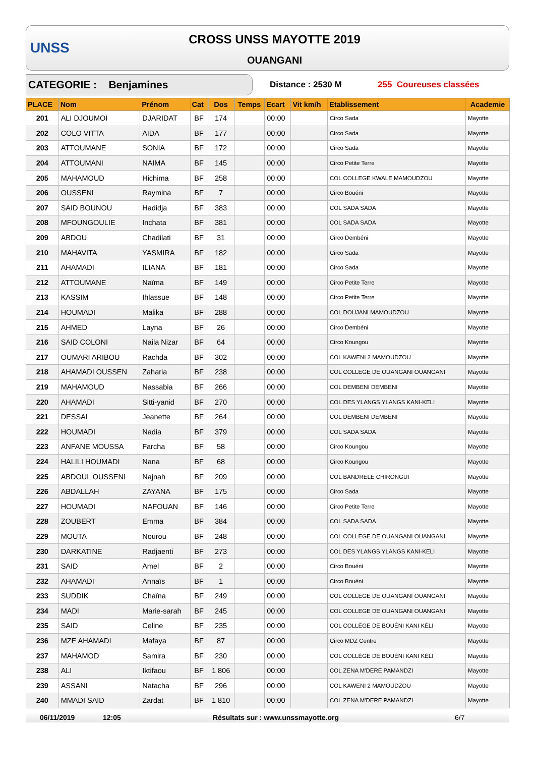UNSS
CROSS UNSS MAYOTTE 2019
OUANGANI
CATEGORIE : Benjamines
Distance : 2530 M 255 Coureuses classées
| PLACE | Nom | Prénom | Cat | Dos | Temps | Ecart | Vit km/h | Etablissement | Academie |
| --- | --- | --- | --- | --- | --- | --- | --- | --- | --- |
| 201 | ALI DJOUMOI | DJARIDAT | BF | 174 | | 00:00 | | Circo Sada | Mayotte |
| 202 | COLO VITTA | AIDA | BF | 177 | | 00:00 | | Circo Sada | Mayotte |
| 203 | ATTOUMANE | SONIA | BF | 172 | | 00:00 | | Circo Sada | Mayotte |
| 204 | ATTOUMANI | NAIMA | BF | 145 | | 00:00 | | Circo Petite Terre | Mayotte |
| 205 | MAHAMOUD | Hichima | BF | 258 | | 00:00 | | COL COLLEGE KWALE MAMOUDZOU | Mayotte |
| 206 | OUSSENI | Raymina | BF | 7 | | 00:00 | | Circo Bouéni | Mayotte |
| 207 | SAID BOUNOU | Hadidja | BF | 383 | | 00:00 | | COL SADA SADA | Mayotte |
| 208 | MFOUNGOULIE | Inchata | BF | 381 | | 00:00 | | COL SADA SADA | Mayotte |
| 209 | ABDOU | Chadilati | BF | 31 | | 00:00 | | Circo Dembéni | Mayotte |
| 210 | MAHAVITA | YASMIRA | BF | 182 | | 00:00 | | Circo Sada | Mayotte |
| 211 | AHAMADI | ILIANA | BF | 181 | | 00:00 | | Circo Sada | Mayotte |
| 212 | ATTOUMANE | Naïma | BF | 149 | | 00:00 | | Circo Petite Terre | Mayotte |
| 213 | KASSIM | Ihlassue | BF | 148 | | 00:00 | | Circo Petite Terre | Mayotte |
| 214 | HOUMADI | Malika | BF | 288 | | 00:00 | | COL DOUJANI MAMOUDZOU | Mayotte |
| 215 | AHMED | Layna | BF | 26 | | 00:00 | | Circo Dembéni | Mayotte |
| 216 | SAID COLONI | Naila Nizar | BF | 64 | | 00:00 | | Circo Koungou | Mayotte |
| 217 | OUMARI ARIBOU | Rachda | BF | 302 | | 00:00 | | COL KAWENI 2 MAMOUDZOU | Mayotte |
| 218 | AHAMADI OUSSEN | Zaharia | BF | 238 | | 00:00 | | COL COLLEGE DE OUANGANI OUANGANI | Mayotte |
| 219 | MAHAMOUD | Nassabia | BF | 266 | | 00:00 | | COL DEMBENI DEMBENI | Mayotte |
| 220 | AHAMADI | Sitti-yanid | BF | 270 | | 00:00 | | COL DES YLANGS YLANGS KANI-KELI | Mayotte |
| 221 | DESSAI | Jeanette | BF | 264 | | 00:00 | | COL DEMBENI DEMBENI | Mayotte |
| 222 | HOUMADI | Nadia | BF | 379 | | 00:00 | | COL SADA SADA | Mayotte |
| 223 | ANFANE MOUSSA | Farcha | BF | 58 | | 00:00 | | Circo Koungou | Mayotte |
| 224 | HALILI HOUMADI | Nana | BF | 68 | | 00:00 | | Circo Koungou | Mayotte |
| 225 | ABDOUL OUSSENI | Najnah | BF | 209 | | 00:00 | | COL BANDRELE CHIRONGUI | Mayotte |
| 226 | ABDALLAH | ZAYANA | BF | 175 | | 00:00 | | Circo Sada | Mayotte |
| 227 | HOUMADI | NAFOUAN | BF | 146 | | 00:00 | | Circo Petite Terre | Mayotte |
| 228 | ZOUBERT | Emma | BF | 384 | | 00:00 | | COL SADA SADA | Mayotte |
| 229 | MOUTA | Nourou | BF | 248 | | 00:00 | | COL COLLEGE DE OUANGANI OUANGANI | Mayotte |
| 230 | DARKATINE | Radjaenti | BF | 273 | | 00:00 | | COL DES YLANGS YLANGS KANI-KELI | Mayotte |
| 231 | SAID | Amel | BF | 2 | | 00:00 | | Circo Bouéni | Mayotte |
| 232 | AHAMADI | Annaïs | BF | 1 | | 00:00 | | Circo Bouéni | Mayotte |
| 233 | SUDDIK | Chaïna | BF | 249 | | 00:00 | | COL COLLEGE DE OUANGANI OUANGANI | Mayotte |
| 234 | MADI | Marie-sarah | BF | 245 | | 00:00 | | COL COLLEGE DE OUANGANI OUANGANI | Mayotte |
| 235 | SAID | Celine | BF | 235 | | 00:00 | | COL COLLÈGE DE BOUÉNI KANI KÉLI | Mayotte |
| 236 | MZE AHAMADI | Mafaya | BF | 87 | | 00:00 | | Circo MDZ Centre | Mayotte |
| 237 | MAHAMOD | Samira | BF | 230 | | 00:00 | | COL COLLÈGE DE BOUÉNI KANI KÉLI | Mayotte |
| 238 | ALI | Iktifaou | BF | 1 806 | | 00:00 | | COL ZENA M'DERE PAMANDZI | Mayotte |
| 239 | ASSANI | Natacha | BF | 296 | | 00:00 | | COL KAWENI 2 MAMOUDZOU | Mayotte |
| 240 | MMADI SAID | Zardat | BF | 1 810 | | 00:00 | | COL ZENA M'DERE PAMANDZI | Mayotte |
06/11/2019 12:05 Résultats sur : www.unssmayotte.org 6/7